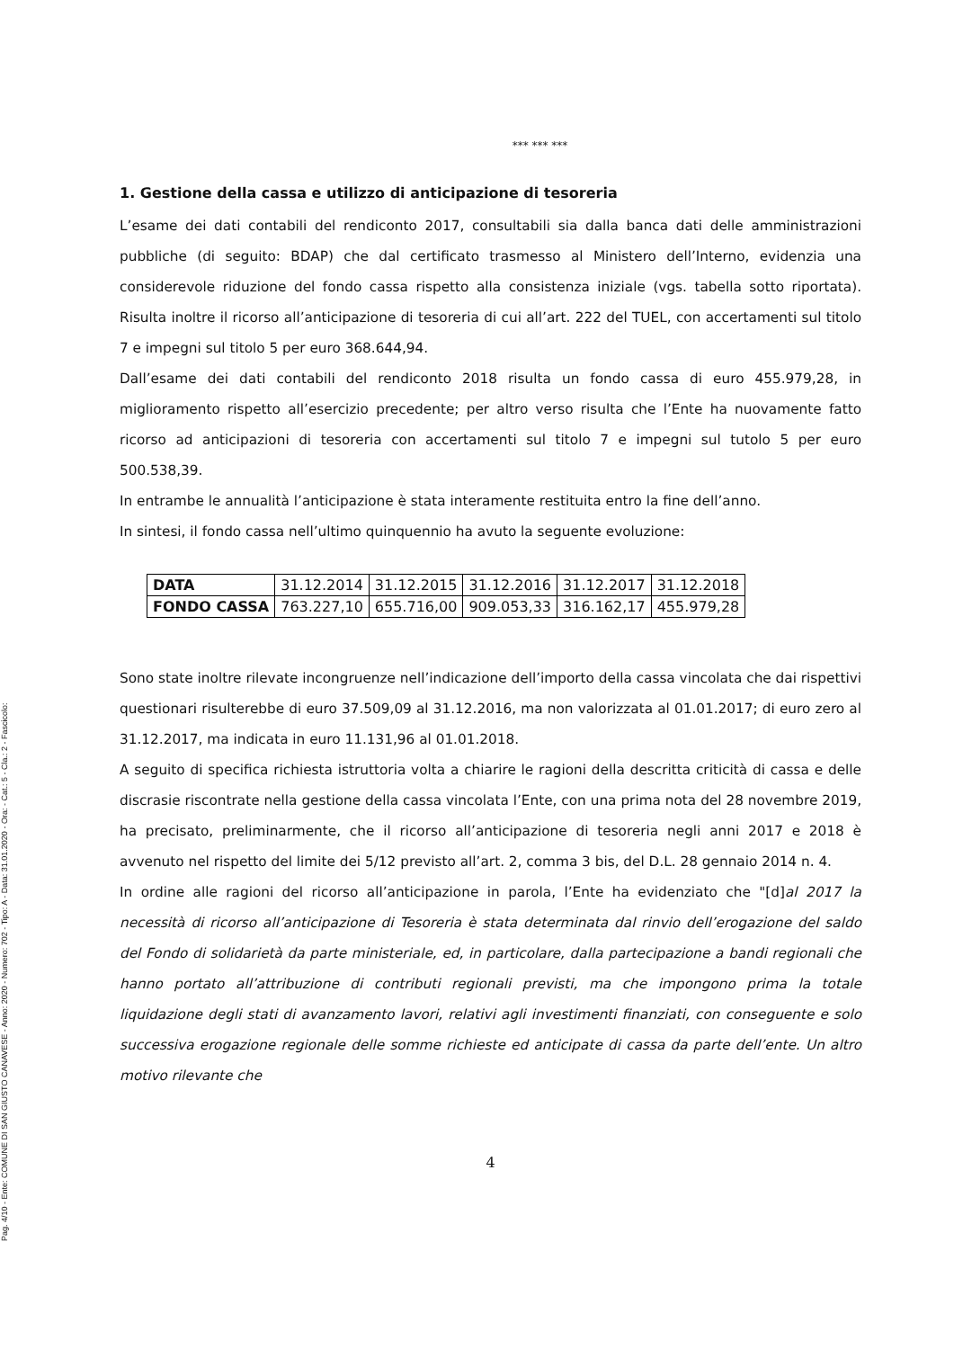Pag. 4/10 - Ente: COMUNE DI SAN GIUSTO CANAVESE - Anno: 2020 - Numero: 702 - Tipo: A - Data: 31.01.2020 - Ora: - Cat.: 5 - Cla.: 2 - Fascicolo:
*** *** ***
1. Gestione della cassa e utilizzo di anticipazione di tesoreria
L’esame dei dati contabili del rendiconto 2017, consultabili sia dalla banca dati delle amministrazioni pubbliche (di seguito: BDAP) che dal certificato trasmesso al Ministero dell’Interno, evidenzia una considerevole riduzione del fondo cassa rispetto alla consistenza iniziale (vgs. tabella sotto riportata). Risulta inoltre il ricorso all’anticipazione di tesoreria di cui all’art. 222 del TUEL, con accertamenti sul titolo 7 e impegni sul titolo 5 per euro 368.644,94.
Dall’esame dei dati contabili del rendiconto 2018 risulta un fondo cassa di euro 455.979,28, in miglioramento rispetto all’esercizio precedente; per altro verso risulta che l’Ente ha nuovamente fatto ricorso ad anticipazioni di tesoreria con accertamenti sul titolo 7 e impegni sul tutolo 5 per euro 500.538,39.
In entrambe le annualità l’anticipazione è stata interamente restituita entro la fine dell’anno.
In sintesi, il fondo cassa nell’ultimo quinquennio ha avuto la seguente evoluzione:
| DATA | 31.12.2014 | 31.12.2015 | 31.12.2016 | 31.12.2017 | 31.12.2018 |
| FONDO CASSA | 763.227,10 | 655.716,00 | 909.053,33 | 316.162,17 | 455.979,28 |
Sono state inoltre rilevate incongruenze nell’indicazione dell’importo della cassa vincolata che dai rispettivi questionari risulterebbe di euro 37.509,09 al 31.12.2016, ma non valorizzata al 01.01.2017; di euro zero al 31.12.2017, ma indicata in euro 11.131,96 al 01.01.2018.
A seguito di specifica richiesta istruttoria volta a chiarire le ragioni della descritta criticità di cassa e delle discrasie riscontrate nella gestione della cassa vincolata l’Ente, con una prima nota del 28 novembre 2019, ha precisato, preliminarmente, che il ricorso all’anticipazione di tesoreria negli anni 2017 e 2018 è avvenuto nel rispetto del limite dei 5/12 previsto all’art. 2, comma 3 bis, del D.L. 28 gennaio 2014 n. 4.
In ordine alle ragioni del ricorso all’anticipazione in parola, l’Ente ha evidenziato che "[d]al 2017 la necessità di ricorso all’anticipazione di Tesoreria è stata determinata dal rinvio dell’erogazione del saldo del Fondo di solidarietà da parte ministeriale, ed, in particolare, dalla partecipazione a bandi regionali che hanno portato all’attribuzione di contributi regionali previsti, ma che impongono prima la totale liquidazione degli stati di avanzamento lavori, relativi agli investimenti finanziati, con conseguente e solo successiva erogazione regionale delle somme richieste ed anticipate di cassa da parte dell’ente. Un altro motivo rilevante che
4